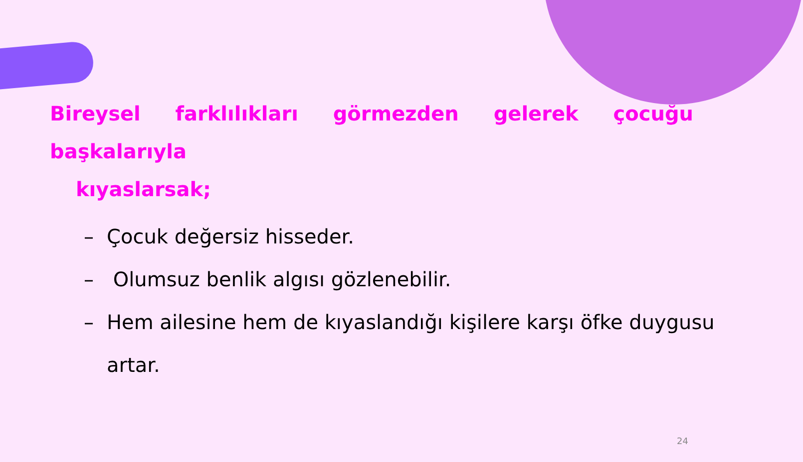Bireysel farklılıkları görmezden gelerek çocuğu başkalarıyla
kıyaslarsak;
– Çocuk değersiz hisseder.
– Olumsuz benlik algısı gözlenebilir.
– Hem ailesine hem de kıyaslandığı kişilere karşı öfke duygusu artar.
24